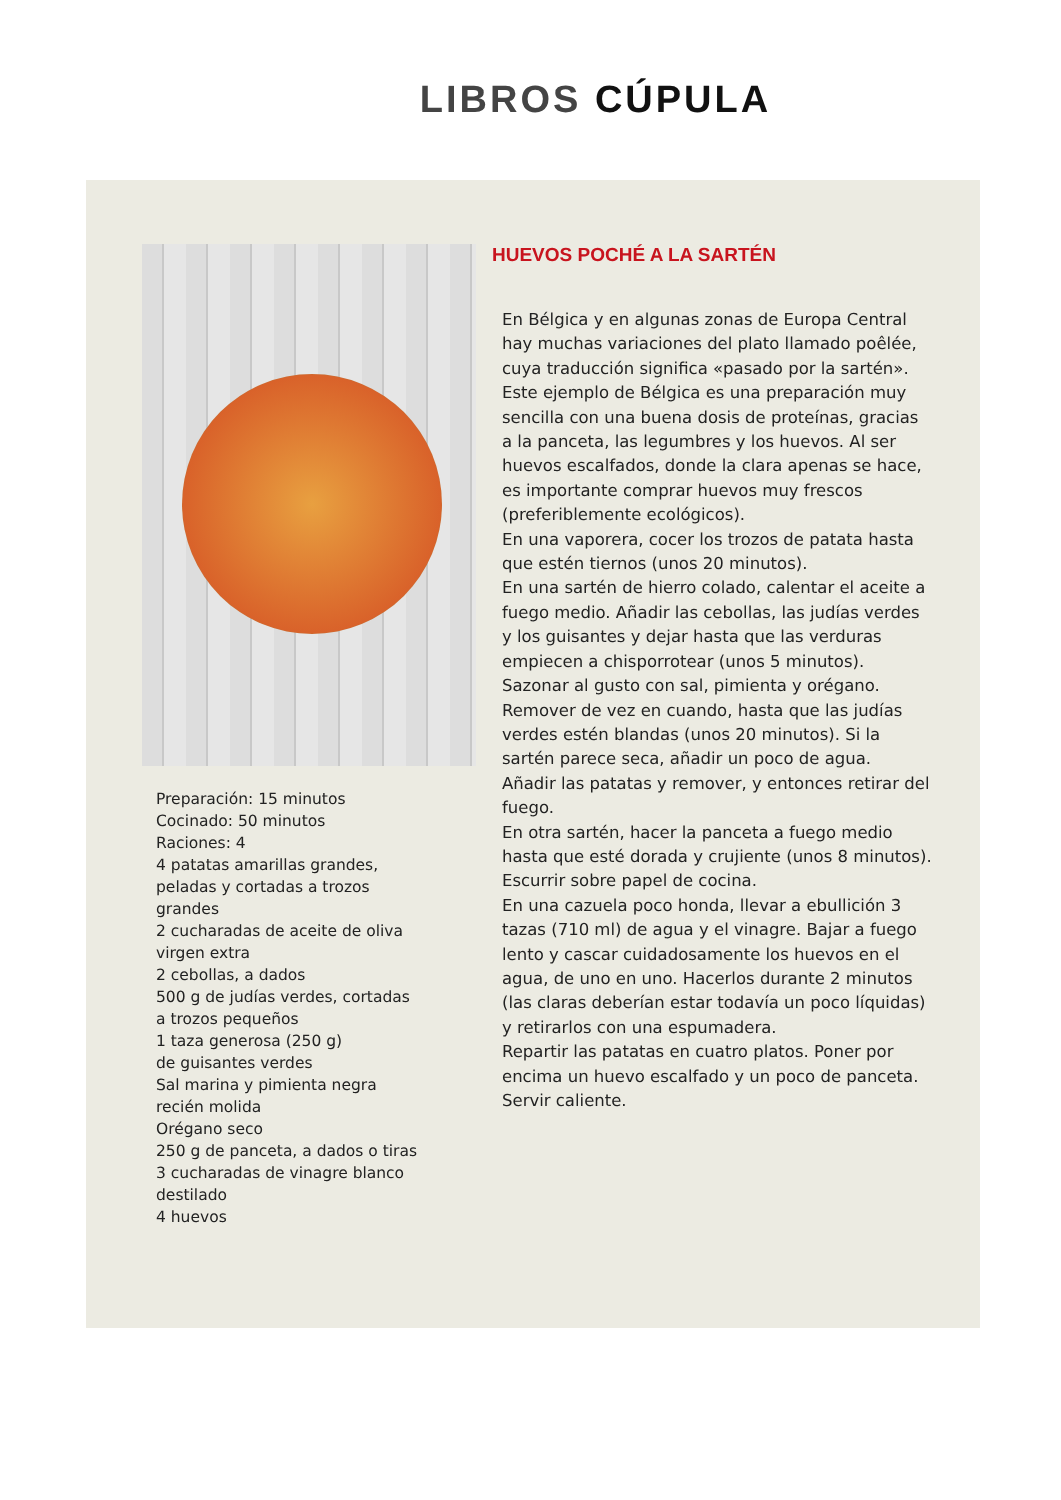LIBROS CÚPULA
Preparación: 15 minutos
Cocinado: 50 minutos
Raciones: 4
4 patatas amarillas grandes,
peladas y cortadas a trozos
grandes
2 cucharadas de aceite de oliva
virgen extra
2 cebollas, a dados
500 g de judías verdes, cortadas
a trozos pequeños
1 taza generosa (250 g)
de guisantes verdes
Sal marina y pimienta negra
recién molida
Orégano seco
250 g de panceta, a dados o tiras
3 cucharadas de vinagre blanco
destilado
4 huevos
HUEVOS POCHÉ A LA SARTÉN
En Bélgica y en algunas zonas de Europa Central hay muchas variaciones del plato llamado poêlée, cuya traducción significa «pasado por la sartén». Este ejemplo de Bélgica es una preparación muy sencilla con una buena dosis de proteínas, gracias a la panceta, las legumbres y los huevos. Al ser huevos escalfados, donde la clara apenas se hace, es importante comprar huevos muy frescos (preferiblemente ecológicos).
En una vaporera, cocer los trozos de patata hasta que estén tiernos (unos 20 minutos).
En una sartén de hierro colado, calentar el aceite a fuego medio. Añadir las cebollas, las judías verdes y los guisantes y dejar hasta que las verduras empiecen a chisporrotear (unos 5 minutos).
Sazonar al gusto con sal, pimienta y orégano. Remover de vez en cuando, hasta que las judías verdes estén blandas (unos 20 minutos). Si la sartén parece seca, añadir un poco de agua.
Añadir las patatas y remover, y entonces retirar del fuego.
En otra sartén, hacer la panceta a fuego medio hasta que esté dorada y crujiente (unos 8 minutos). Escurrir sobre papel de cocina.
En una cazuela poco honda, llevar a ebullición 3 tazas (710 ml) de agua y el vinagre. Bajar a fuego lento y cascar cuidadosamente los huevos en el agua, de uno en uno. Hacerlos durante 2 minutos (las claras deberían estar todavía un poco líquidas) y retirarlos con una espumadera.
Repartir las patatas en cuatro platos. Poner por encima un huevo escalfado y un poco de panceta. Servir caliente.